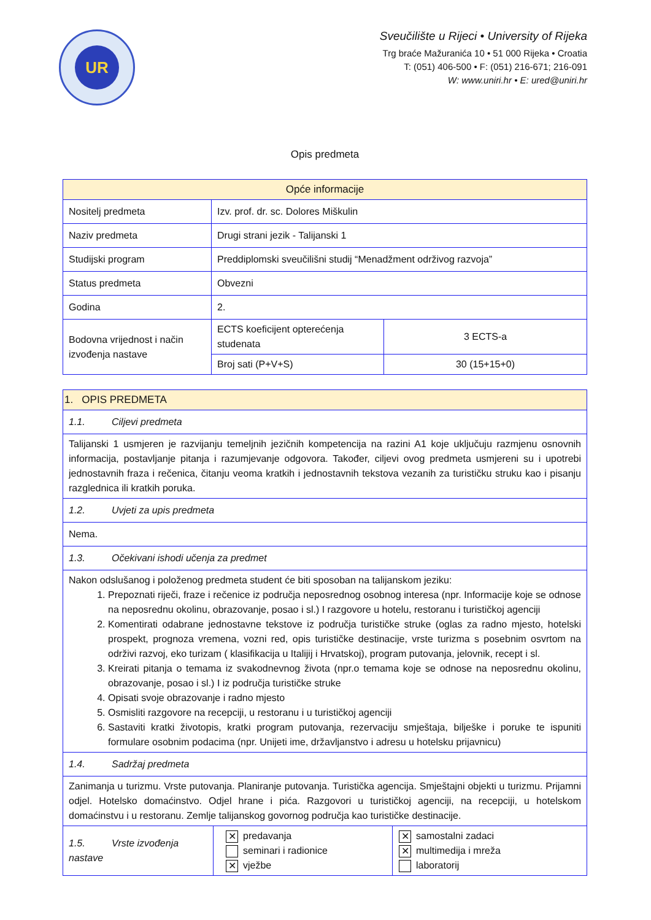UR
Sveučilište u Rijeci • University of Rijeka
Trg braće Mažuranića 10 • 51 000 Rijeka • Croatia
T: (051) 406-500 • F: (051) 216-671; 216-091
W: www.uniri.hr • E: ured@uniri.hr
Opis predmeta
| Opće informacije | | |
| --- | --- | --- |
| Nositelj predmeta | Izv. prof. dr. sc. Dolores Miškulin | |
| Naziv predmeta | Drugi strani jezik - Talijanski 1 | |
| Studijski program | Preddiplomski sveučilišni studij “Menadžment održivog razvoja” | |
| Status predmeta | Obvezni | |
| Godina | 2. | |
| Bodovna vrijednost i način izvođenja nastave | ECTS koeficijent opterećenja studenata | 3 ECTS-a |
| | Broj sati (P+V+S) | 30 (15+15+0) |
| 1. OPIS PREDMETA | | |
| --- | --- | --- |
| 1.1. Ciljevi predmeta | | |
| Talijanski 1 usmjeren je razvijanju temeljnih jezičnih kompetencija na razini A1 koje uključuju razmjenu osnovnih informacija, postavljanje pitanja i razumjevanje odgovora. Također, ciljevi ovog predmeta usmjereni su i upotrebi jednostavnih fraza i rečenica, čitanju veoma kratkih i jednostavnih tekstova vezanih za turističku struku kao i pisanju razglednica ili kratkih poruka. | | |
| 1.2. Uvjeti za upis predmeta | | |
| Nema. | | |
| 1.3. Očekivani ishodi učenja za predmet | | |
| Nakon odslušanog i položenog predmeta student će biti sposoban na talijanskom jeziku: 1. Prepoznati riječi, fraze i rečenice iz područja neposrednog osobnog interesa (npr. Informacije koje se odnose na neposrednu okolinu, obrazovanje, posao i sl.) I razgovore u hotelu, restoranu i turističkoj agenciji 2. Komentirati odabrane jednostavne tekstove iz područja turističke struke (oglas za radno mjesto, hotelski prospekt, prognoza vremena, vozni red, opis turističke destinacije, vrste turizma s posebnim osvrtom na održivi razvoj, eko turizam ( klasifikacija u Italijij i Hrvatskoj), program putovanja, jelovnik, recept i sl. 3. Kreirati pitanja o temama iz svakodnevnog života (npr.o temama koje se odnose na neposrednu okolinu, obrazovanje, posao i sl.) I iz područja turističke struke 4. Opisati svoje obrazovanje i radno mjesto 5. Osmisliti razgovore na recepciji, u restoranu i u turističkoj agenciji 6. Sastaviti kratki životopis, kratki program putovanja, rezervaciju smještaja, bilješke i poruke te ispuniti formulare osobnim podacima (npr. Unijeti ime, državljanstvo i adresu u hotelsku prijavnicu) | | |
| 1.4. Sadržaj predmeta | | |
| Zanimanja u turizmu. Vrste putovanja. Planiranje putovanja. Turistička agencija. Smještajni objekti u turizmu. Prijamni odjel. Hotelsko domaćinstvo. Odjel hrane i pića. Razgovori u turističkoj agenciji, na recepciji, u hotelskom domaćinstvu i u restoranu. Zemlje talijanskog govornog područja kao turističke destinacije. | | |
| 1.5. Vrste izvođenja nastave | ✕ predavanja seminari i radionice ✕ vježbe | ✕ samostalni zadaci ✕ multimedija i mreža laboratorij |